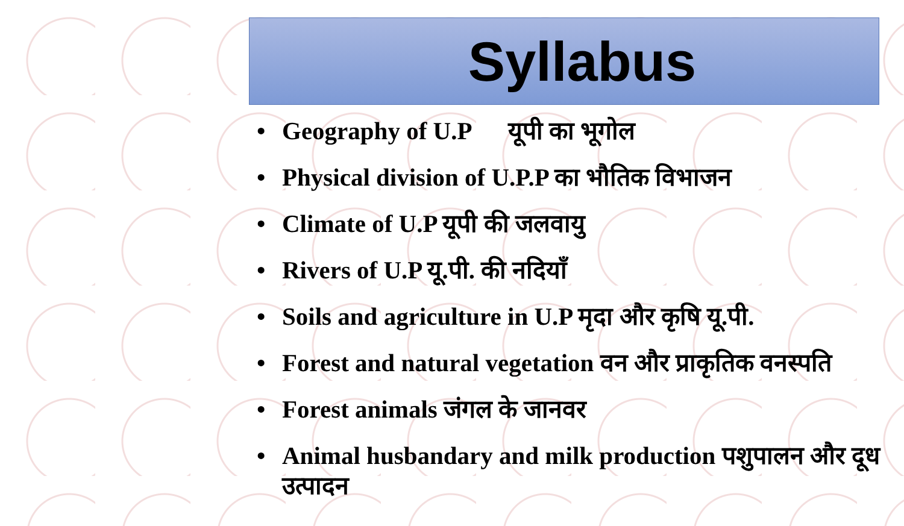Syllabus
• Geography of U.P यूपी का भूगोल
• Physical division of U.P.P का भौतिक विभाजन
• Climate of U.P यूपी की जलवायु
• Rivers of U.P यू.पी. की नदियाँ
• Soils and agriculture in U.P मृदा और कृषि यू.पी.
• Forest and natural vegetation वन और प्राकृतिक वनस्पति
• Forest animals जंगल के जानवर
• Animal husbandary and milk production पशुपालन और दूध उत्पादन